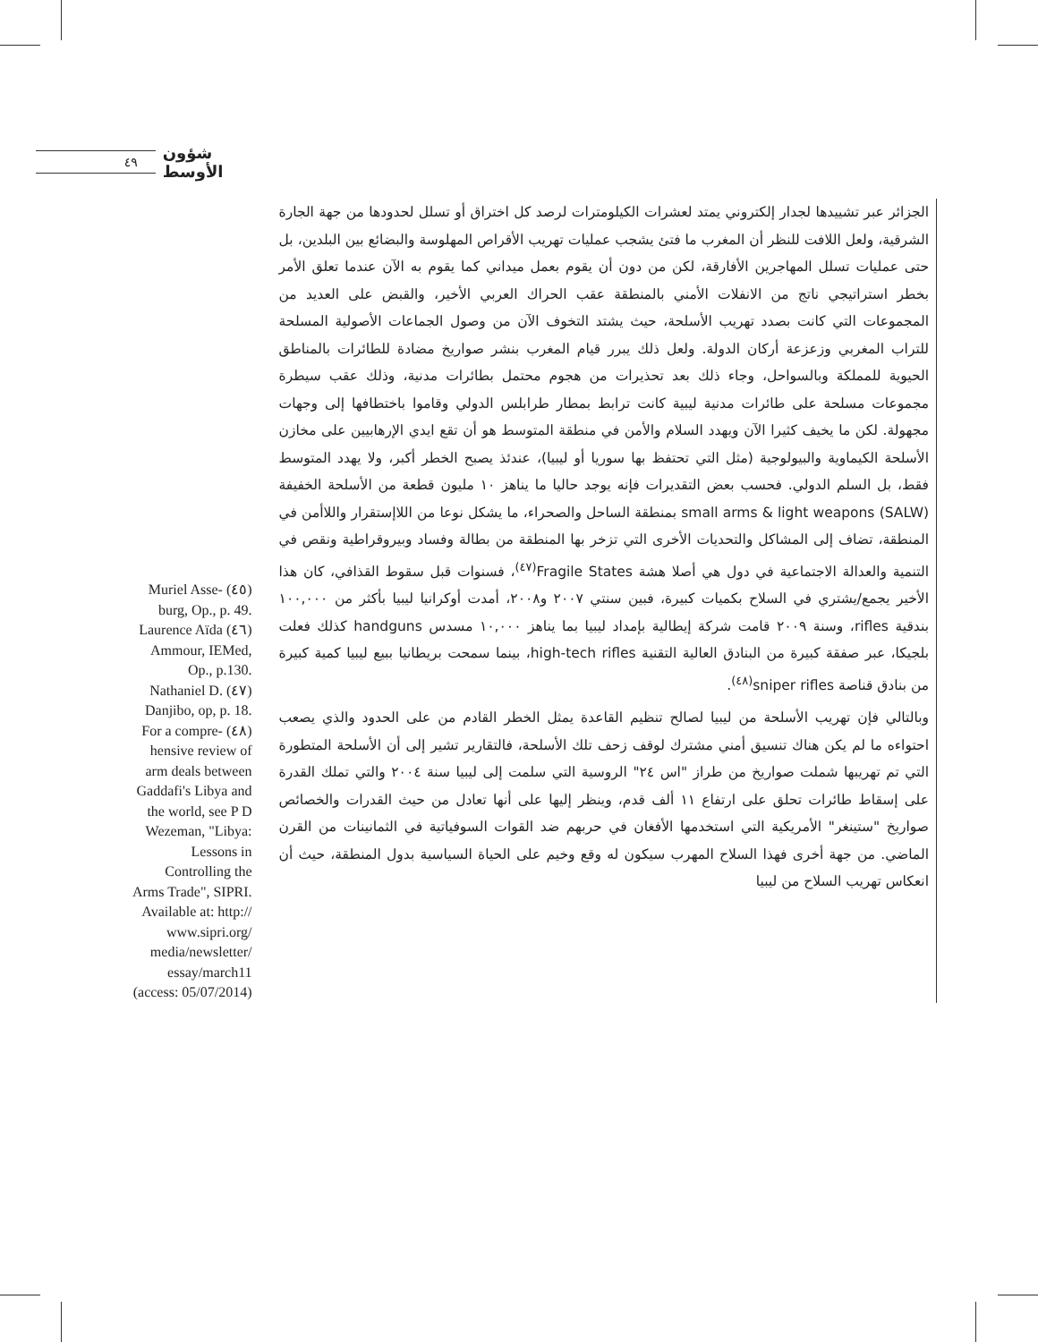٤٩
شؤون الأوسط
Muriel Asse- (٤٥) burg, Op., p. 49.
Laurence Aïda (٤٦) Ammour, IEMed, Op., p.130.
Nathaniel D. (٤٧) Danjibo, op, p. 18.
For a compre- (٤٨) hensive review of arm deals between Gaddafi's Libya and the world, see P D Wezeman, "Libya: Lessons in Controlling the Arms Trade", SIPRI. Available at: http:// www.sipri.org/ media/newsletter/ essay/march11 (access: 05/07/2014)
الجزائر عبر تشييدها لجدار إلكتروني يمتد لعشرات الكيلومترات لرصد كل اختراق أو تسلل لحدودها من جهة الجارة الشرقية، ولعل اللافت للنظر أن المغرب ما فتئ يشجب عمليات تهريب الأقراص المهلوسة والبضائع بين البلدين، بل حتى عمليات تسلل المهاجرين الأفارقة، لكن من دون أن يقوم بعمل ميداني كما يقوم به الآن عندما تعلق الأمر بخطر استراتيجي ناتج من الانفلات الأمني بالمنطقة عقب الحراك العربي الأخير، والقبض على العديد من المجموعات التي كانت بصدد تهريب الأسلحة، حيث يشتد التخوف الآن من وصول الجماعات الأصولية المسلحة للتراب المغربي وزعزعة أركان الدولة. ولعل ذلك يبرر قيام المغرب بنشر صواريخ مضادة للطائرات بالمناطق الحيوية للمملكة وبالسواحل، وجاء ذلك بعد تحذيرات من هجوم محتمل بطائرات مدنية، وذلك عقب سيطرة مجموعات مسلحة على طائرات مدنية ليبية كانت ترابط بمطار طرابلس الدولي وقاموا باختطافها إلى وجهات مجهولة. لكن ما يخيف كثيرا الآن ويهدد السلام والأمن في منطقة المتوسط هو أن تقع ايدي الإرهابيين على مخازن الأسلحة الكيماوية والبيولوجية (مثل التي تحتفظ بها سوريا أو ليبيا)، عندئذ يصبح الخطر أكبر، ولا يهدد المتوسط فقط، بل السلم الدولي. فحسب بعض التقديرات فإنه يوجد حاليا ما يناهز ١٠ مليون قطعة من الأسلحة الخفيفة small arms & light weapons (SALW) بمنطقة الساحل والصحراء، ما يشكل نوعا من اللاإستقرار واللاأمن في المنطقة، تضاف إلى المشاكل والتحديات الأخرى التي تزخر بها المنطقة من بطالة وفساد وبيروقراطية ونقص في التنمية والعدالة الاجتماعية في دول هي أصلا هشة Fragile States<sup>(٤٧)</sup>، فسنوات قبل سقوط القذافي، كان هذا الأخير يجمع/يشتري في السلاح بكميات كبيرة، فبين سنتي ٢٠٠٧ و٢٠٠٨، أمدت أوكرانيا ليبيا بأكثر من ١٠٠,٠٠٠ بندقية rifles، وسنة ٢٠٠٩ قامت شركة إيطالية بإمداد ليبيا بما يناهز ١٠,٠٠٠ مسدس handguns كذلك فعلت بلجيكا، عبر صفقة كبيرة من البنادق العالية التقنية high-tech rifles، بينما سمحت بريطانيا ببيع ليبيا كمية كبيرة من بنادق قناصة sniper rifles<sup>(٤٨)</sup>.
وبالتالي فإن تهريب الأسلحة من ليبيا لصالح تنظيم القاعدة يمثل الخطر القادم من على الحدود والذي يصعب احتواءه ما لم يكن هناك تنسيق أمني مشترك لوقف زحف تلك الأسلحة، فالتقارير تشير إلى أن الأسلحة المتطورة التي تم تهريبها شملت صواريخ من طراز "اس ٢٤" الروسية التي سلمت إلى ليبيا سنة ٢٠٠٤ والتي تملك القدرة على إسقاط طائرات تحلق على ارتفاع ١١ ألف قدم، وينظر إليها على أنها تعادل من حيث القدرات والخصائص صواريخ "ستينغر" الأمريكية التي استخدمها الأفغان في حربهم ضد القوات السوفياتية في الثمانينات من القرن الماضي. من جهة أخرى فهذا السلاح المهرب سيكون له وقع وخيم على الحياة السياسية بدول المنطقة، حيث أن انعكاس تهريب السلاح من ليبيا